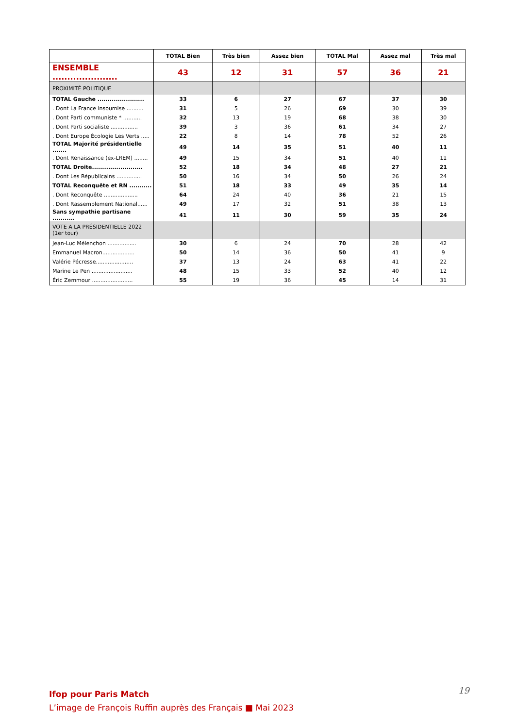| | TOTAL Bien | Très bien | Assez bien | TOTAL Mal | Assez mal | Très mal |
| --- | --- | --- | --- | --- | --- | --- |
| ENSEMBLE ...................... | 43 | 12 | 31 | 57 | 36 | 21 |
| PROXIMITÉ POLITIQUE | | | | | | |
| TOTAL Gauche ....................... | 33 | 6 | 27 | 67 | 37 | 30 |
| . Dont La France insoumise .......... | 31 | 5 | 26 | 69 | 30 | 39 |
| . Dont Parti communiste * ........... | 32 | 13 | 19 | 68 | 38 | 30 |
| . Dont Parti socialiste ................ | 39 | 3 | 36 | 61 | 34 | 27 |
| . Dont Europe Écologie Les Verts ..... | 22 | 8 | 14 | 78 | 52 | 26 |
| TOTAL Majorité présidentielle ....... | 49 | 14 | 35 | 51 | 40 | 11 |
| . Dont Renaissance (ex-LREM) ........ | 49 | 15 | 34 | 51 | 40 | 11 |
| TOTAL Droite......................... | 52 | 18 | 34 | 48 | 27 | 21 |
| . Dont Les Républicains ............... | 50 | 16 | 34 | 50 | 26 | 24 |
| TOTAL Reconquête et RN ........... | 51 | 18 | 33 | 49 | 35 | 14 |
| . Dont Reconquête .................... | 64 | 24 | 40 | 36 | 21 | 15 |
| . Dont Rassemblement National...... | 49 | 17 | 32 | 51 | 38 | 13 |
| Sans sympathie partisane ........... | 41 | 11 | 30 | 59 | 35 | 24 |
| VOTE A LA PRÉSIDENTIELLE 2022 (1er tour) | | | | | | |
| Jean-Luc Mélenchon ................. | 30 | 6 | 24 | 70 | 28 | 42 |
| Emmanuel Macron................... | 50 | 14 | 36 | 50 | 41 | 9 |
| Valérie Pécresse...................... | 37 | 13 | 24 | 63 | 41 | 22 |
| Marine Le Pen ........................ | 48 | 15 | 33 | 52 | 40 | 12 |
| Éric Zemmour ........................ | 55 | 19 | 36 | 45 | 14 | 31 |
19
Ifop pour Paris Match
L’image de François Ruffin auprès des Français ■ Mai 2023